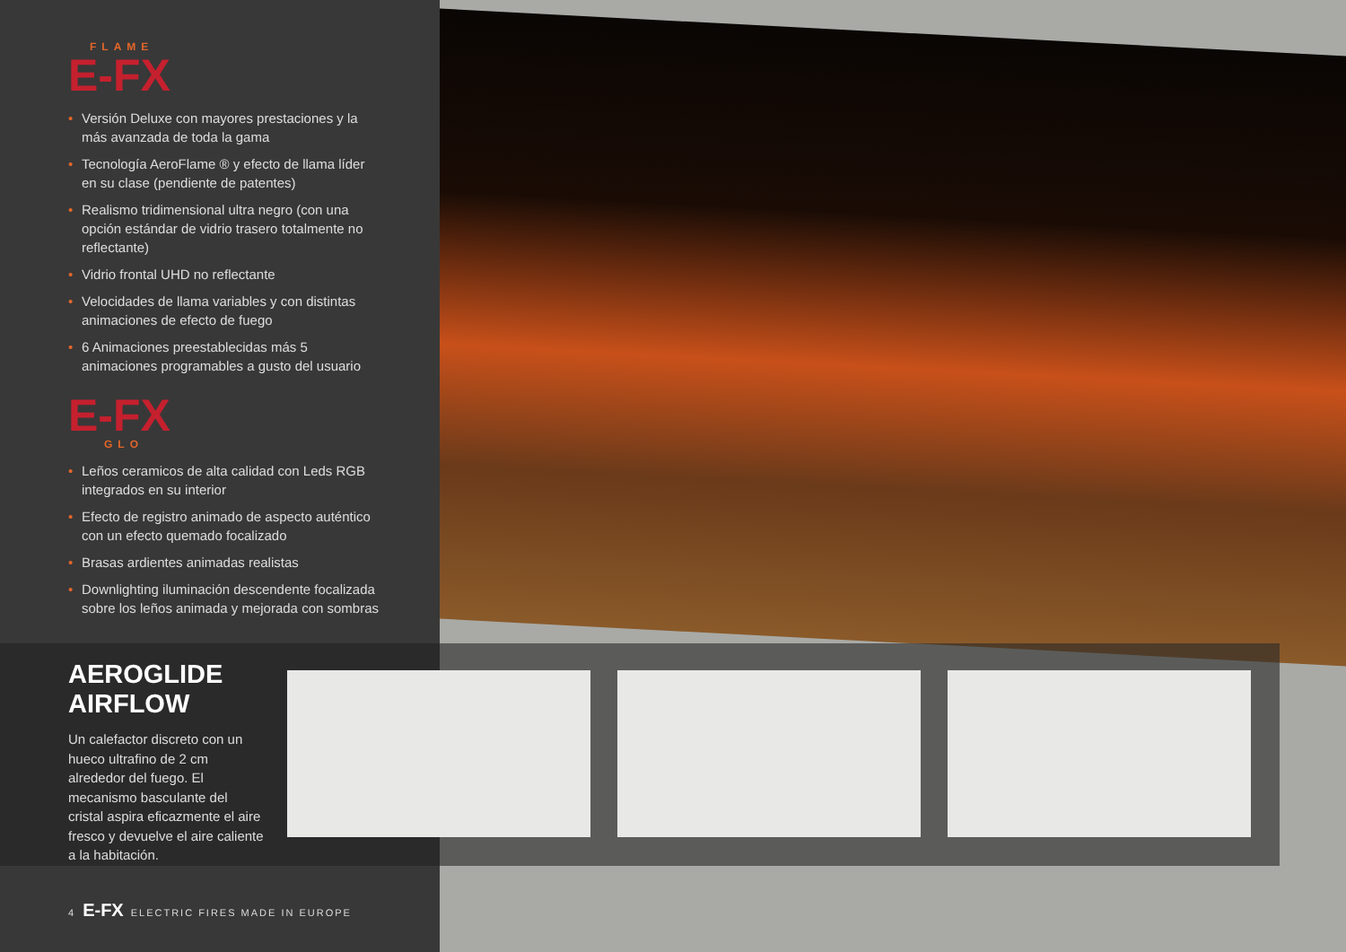FLAME
E-FX
• Versión Deluxe con mayores prestaciones y la más avanzada de toda la gama
• Tecnología AeroFlame ® y efecto de llama líder en su clase (pendiente de patentes)
• Realismo tridimensional ultra negro (con una opción estándar de vidrio trasero totalmente no reflectante)
• Vidrio frontal UHD no reflectante
• Velocidades de llama variables y con distintas animaciones de efecto de fuego
• 6 Animaciones preestablecidas más 5 animaciones programables a gusto del usuario
E-FX
GLO
• Leños ceramicos de alta calidad con Leds RGB integrados en su interior
• Efecto de registro animado de aspecto auténtico con un efecto quemado focalizado
• Brasas ardientes animadas realistas
• Downlighting iluminación descendente focalizada sobre los leños animada y mejorada con sombras
AEROGLIDE AIRFLOW
Un calefactor discreto con un hueco ultrafino de 2 cm alrededor del fuego. El mecanismo basculante del cristal aspira eficazmente el aire fresco y devuelve el aire caliente a la habitación.
4 E-FX ELECTRIC FIRES MADE IN EUROPE